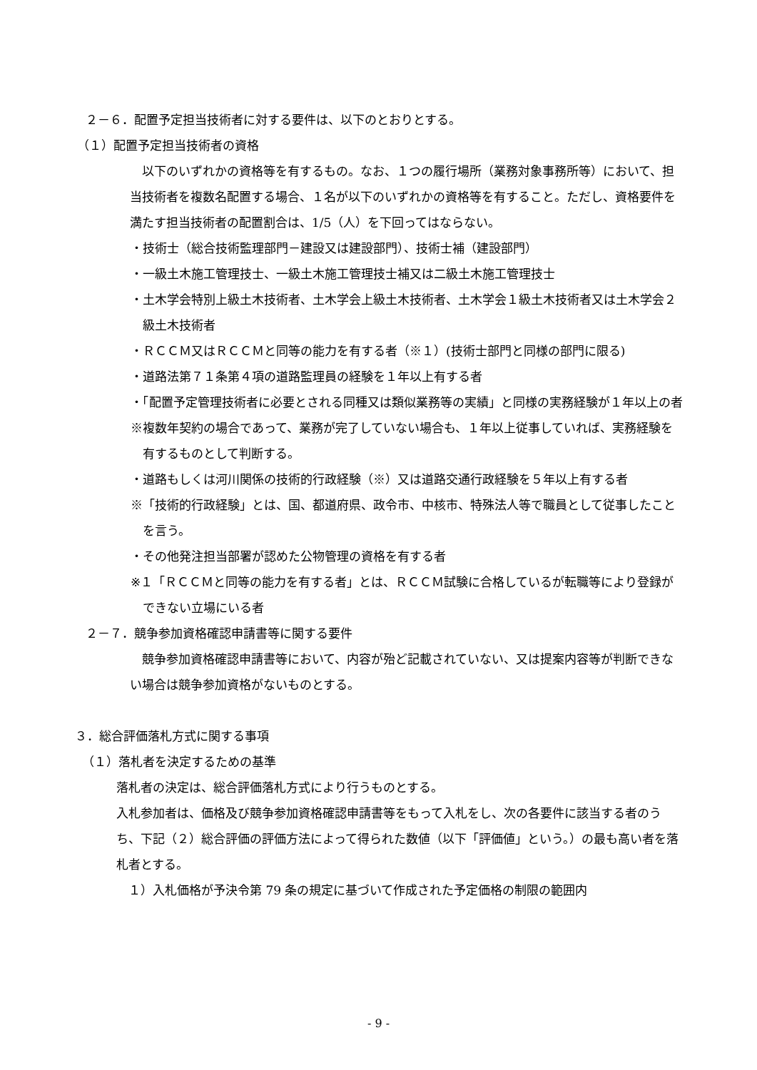２－６．配置予定担当技術者に対する要件は、以下のとおりとする。
（１）配置予定担当技術者の資格
以下のいずれかの資格等を有するもの。なお、１つの履行場所（業務対象事務所等）において、担当技術者を複数名配置する場合、１名が以下のいずれかの資格等を有すること。ただし、資格要件を満たす担当技術者の配置割合は、1/5（人）を下回ってはならない。
・技術士（総合技術監理部門－建設又は建設部門）、技術士補（建設部門）
・一級土木施工管理技士、一級土木施工管理技士補又は二級土木施工管理技士
・土木学会特別上級土木技術者、土木学会上級土木技術者、土木学会１級土木技術者又は土木学会２級土木技術者
・ＲＣＣＭ又はＲＣＣＭと同等の能力を有する者（※１）(技術士部門と同様の部門に限る)
・道路法第７１条第４項の道路監理員の経験を１年以上有する者
・「配置予定管理技術者に必要とされる同種又は類似業務等の実績」と同様の実務経験が１年以上の者
※複数年契約の場合であって、業務が完了していない場合も、１年以上従事していれば、実務経験を有するものとして判断する。
・道路もしくは河川関係の技術的行政経験（※）又は道路交通行政経験を５年以上有する者
※「技術的行政経験」とは、国、都道府県、政令市、中核市、特殊法人等で職員として従事したことを言う。
・その他発注担当部署が認めた公物管理の資格を有する者
※１「ＲＣＣＭと同等の能力を有する者」とは、ＲＣＣＭ試験に合格しているが転職等により登録ができない立場にいる者
２－７．競争参加資格確認申請書等に関する要件
競争参加資格確認申請書等において、内容が殆ど記載されていない、又は提案内容等が判断できない場合は競争参加資格がないものとする。
３．総合評価落札方式に関する事項
（１）落札者を決定するための基準
落札者の決定は、総合評価落札方式により行うものとする。
入札参加者は、価格及び競争参加資格確認申請書等をもって入札をし、次の各要件に該当する者のうち、下記（２）総合評価の評価方法によって得られた数値（以下「評価値」という。）の最も高い者を落札者とする。
１）入札価格が予決令第 79 条の規定に基づいて作成された予定価格の制限の範囲内
- 9 -